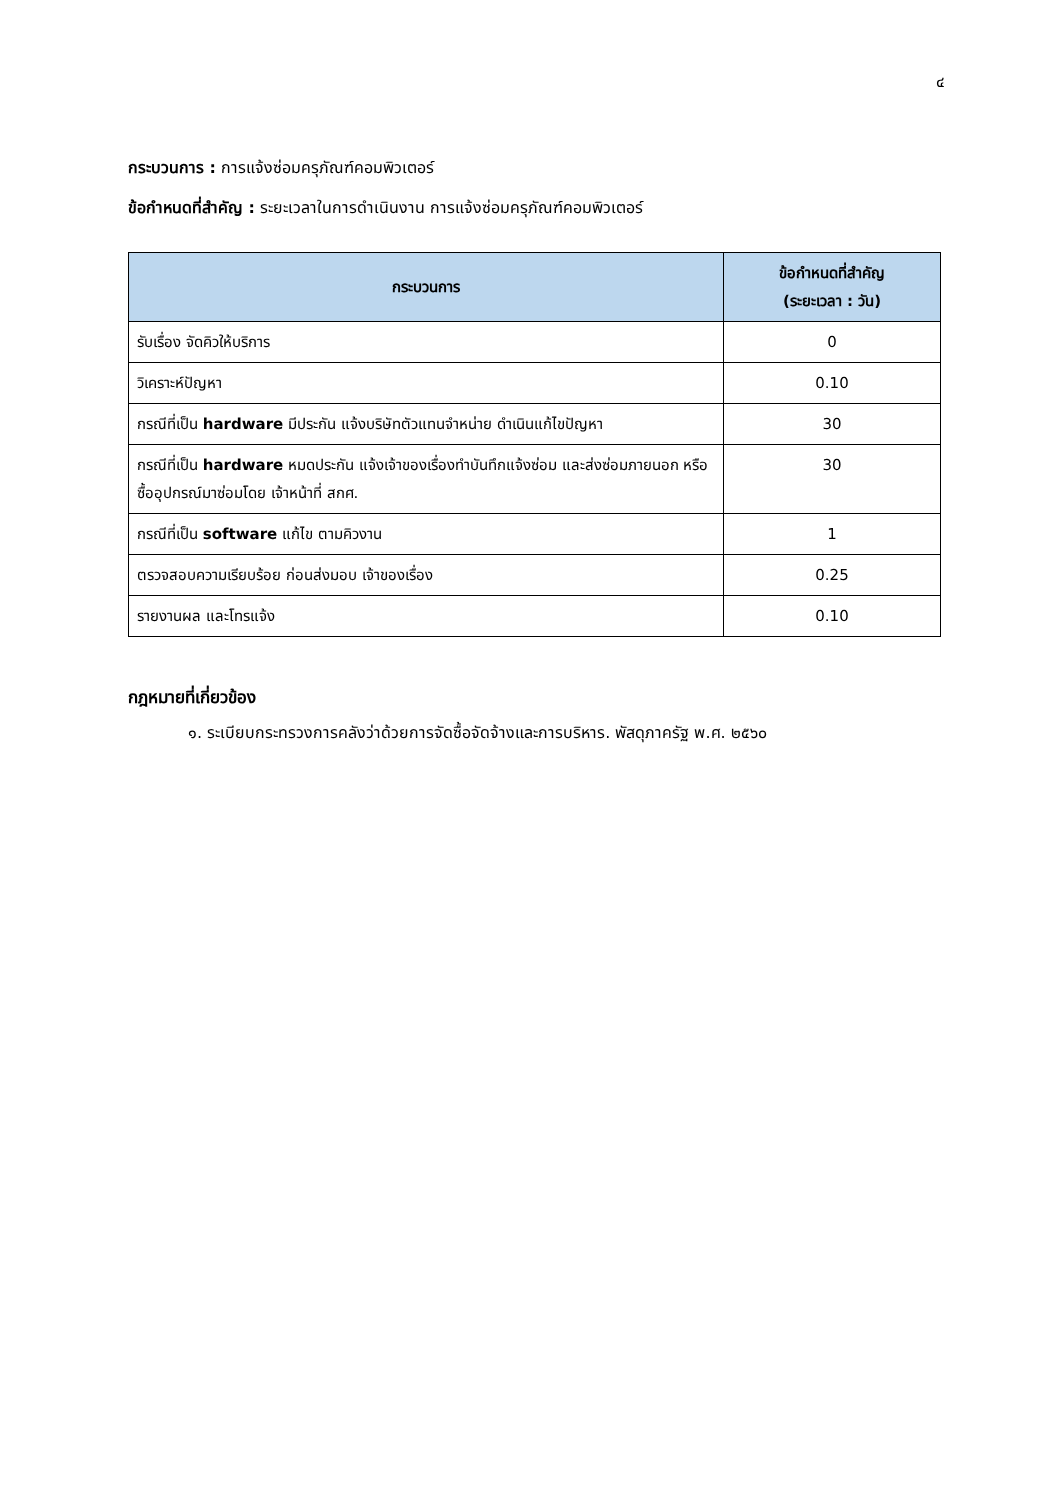๔
กระบวนการ : การแจ้งซ่อมครุภัณฑ์คอมพิวเตอร์
ข้อกำหนดที่สำคัญ : ระยะเวลาในการดำเนินงาน การแจ้งซ่อมครุภัณฑ์คอมพิวเตอร์
| กระบวนการ | ข้อกำหนดที่สำคัญ (ระยะเวลา : วัน) |
| --- | --- |
| รับเรื่อง จัดคิวให้บริการ | 0 |
| วิเคราะห์ปัญหา | 0.10 |
| กรณีที่เป็น hardware มีประกัน แจ้งบริษัทตัวแทนจำหน่าย ดำเนินแก้ไขปัญหา | 30 |
| กรณีที่เป็น hardware หมดประกัน แจ้งเจ้าของเรื่องทำบันทึกแจ้งซ่อม และส่งซ่อมภายนอก หรือซื้ออุปกรณ์มาซ่อมโดย เจ้าหน้าที่ สกศ. | 30 |
| กรณีที่เป็น software แก้ไข ตามคิวงาน | 1 |
| ตรวจสอบความเรียบร้อย ก่อนส่งมอบ เจ้าของเรื่อง | 0.25 |
| รายงานผล และโทรแจ้ง | 0.10 |
กฎหมายที่เกี่ยวข้อง
๑. ระเบียบกระทรวงการคลังว่าด้วยการจัดซื้อจัดจ้างและการบริหาร. พัสดุภาครัฐ พ.ศ. ๒๕๖๐